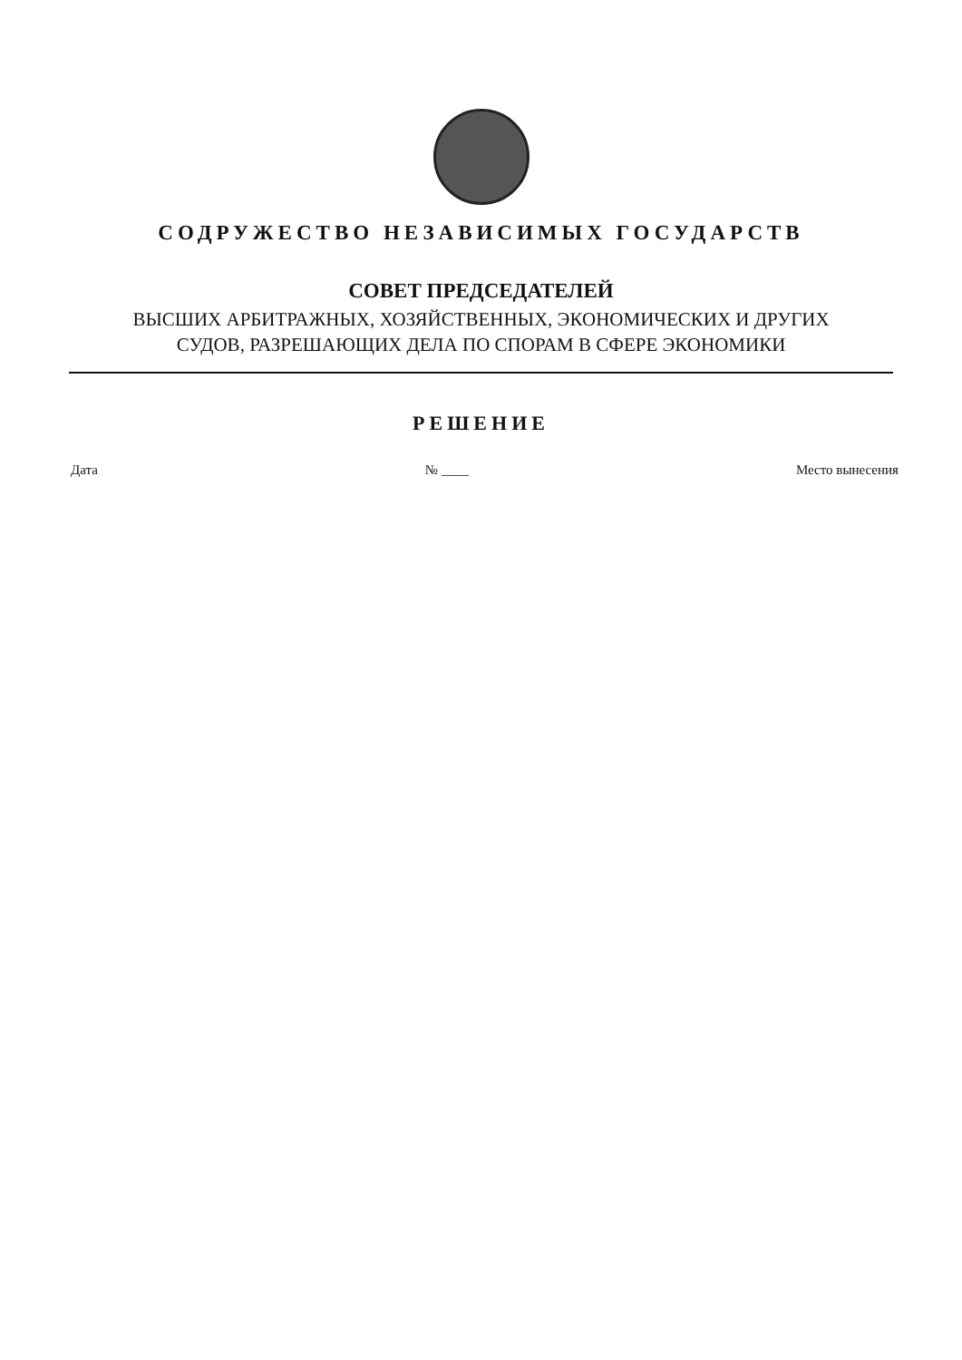СОДРУЖЕСТВО НЕЗАВИСИМЫХ ГОСУДАРСТВ
СОВЕТ ПРЕДСЕДАТЕЛЕЙ
ВЫСШИХ АРБИТРАЖНЫХ, ХОЗЯЙСТВЕННЫХ, ЭКОНОМИЧЕСКИХ И ДРУГИХ
СУДОВ, РАЗРЕШАЮЩИХ ДЕЛА ПО СПОРАМ В СФЕРЕ ЭКОНОМИКИ
РЕШЕНИЕ
Дата № ____ Место вынесения